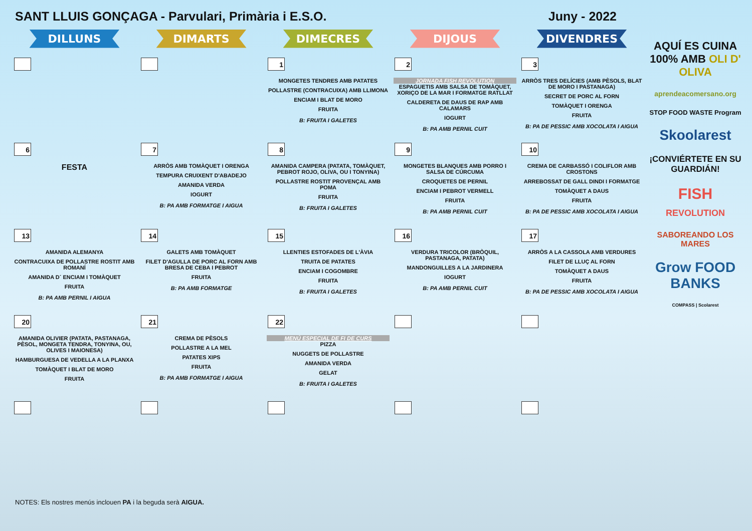SANT LLUIS GONÇAGA - Parvulari, Primària i E.S.O. Juny - 2022
| DILLUNS | DIMARTS | DIMECRES | DIJOUS | DIVENDRES |
| --- | --- | --- | --- | --- |
| | | 1 MONGETES TENDRES AMB PATATES POLLASTRE (CONTRACUIXA) AMB LLIMONA ENCIAM I BLAT DE MORO FRUITA B: FRUITA I GALETES | 2 JORNADA FISH REVOLUTION ESPAGUETIS AMB SALSA DE TOMÀQUET, XORIÇO DE LA MAR I FORMATGE RATLLAT CALDERETA DE DAUS DE RAP AMB CALAMARS IOGURT B: PA AMB PERNIL CUIT | 3 ARRÒS TRES DELÍCIES (AMB PÈSOLS, BLAT DE MORO I PASTANAGA) SECRET DE PORC AL FORN TOMÀQUET I ORENGA FRUITA B: PA DE PESSIC AMB XOCOLATA I AIGUA |
| 6 FESTA | 7 ARRÒS AMB TOMÀQUET I ORENGA TEMPURA CRUIXENT D'ABADEJO AMANIDA VERDA IOGURT B: PA AMB FORMATGE I AIGUA | 8 AMANIDA CAMPERA (PATATA, TOMÀQUET, PEBROT ROJO, OLIVA, OU I TONYINA) POLLASTRE ROSTIT PROVENÇAL AMB POMA FRUITA B: FRUITA I GALETES | 9 MONGETES BLANQUES AMB PORRO I SALSA DE CÚRCUMA CROQUETES DE PERNIL ENCIAM I PEBROT VERMELL FRUITA B: PA AMB PERNIL CUIT | 10 CREMA DE CARBASSÓ I COLIFLOR AMB CROSTONS ARREBOSSAT DE GALL DINDI I FORMATGE TOMÀQUET A DAUS FRUITA B: PA DE PESSIC AMB XOCOLATA I AIGUA |
| 13 AMANIDA ALEMANYA CONTRACUIXA DE POLLASTRE ROSTIT AMB ROMANÍ AMANIDA D´ ENCIAM I TOMÀQUET FRUITA B: PA AMB PERNIL I AIGUA | 14 GALETS AMB TOMÀQUET FILET D'AGULLA DE PORC AL FORN AMB BRESA DE CEBA I PEBROT FRUITA B: PA AMB FORMATGE | 15 LLENTIES ESTOFADES DE L'ÀVIA TRUITA DE PATATES ENCIAM I COGOMBRE FRUITA B: FRUITA I GALETES | 16 VERDURA TRICOLOR (BRÒQUIL, PASTANAGA, PATATA) MANDONGUILLES A LA JARDINERA IOGURT B: PA AMB PERNIL CUIT | 17 ARRÒS A LA CASSOLA AMB VERDURES FILET DE LLUÇ AL FORN TOMÀQUET A DAUS FRUITA B: PA DE PESSIC AMB XOCOLATA I AIGUA |
| 20 AMANIDA OLIVIER (PATATA, PASTANAGA, PÈSOL, MONGETA TENDRA, TONYINA, OU, OLIVES I MAIONESA) HAMBURGUESA DE VEDELLA A LA PLANXA TOMÀQUET I BLAT DE MORO FRUITA | 21 CREMA DE PÈSOLS POLLASTRE A LA MEL PATATES XIPS FRUITA B: PA AMB FORMATGE I AIGUA | 22 MENÚ ESPECIAL DE FI DE CURS PIZZA NUGGETS DE POLLASTRE AMANIDA VERDA GELAT B: FRUITA I GALETES | | |
AQUÍ ES CUINA 100% AMB OLI D' OLIVA
aprendeacomersano.org
STOP FOOD WASTE Program
Skoolarest
¡CONVIÉRTETE EN SU GUARDIÁN!
FISH
REVOLUTION
SABOREANDO LOS MARES
Grow FOOD BANKS
COMPASS | Scolarest
NOTES: Els nostres menús inclouen PA i la beguda serà AIGUA.